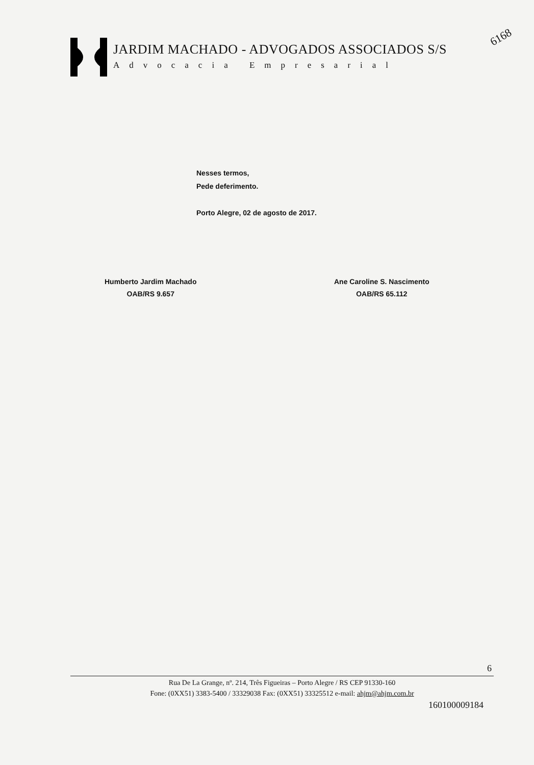JARDIM MACHADO - ADVOGADOS ASSOCIADOS S/S
Advocacia Empresarial
6168
Nesses termos,
Pede deferimento.
Porto Alegre, 02 de agosto de 2017.
Humberto Jardim Machado
OAB/RS 9.657
Ane Caroline S. Nascimento
OAB/RS 65.112
6
Rua De La Grange, nº. 214, Três Figueiras – Porto Alegre / RS CEP 91330-160
Fone: (0XX51) 3383-5400 / 33329038 Fax: (0XX51) 33325512 e-mail: ahjm@ahjm.com.br
160100009184